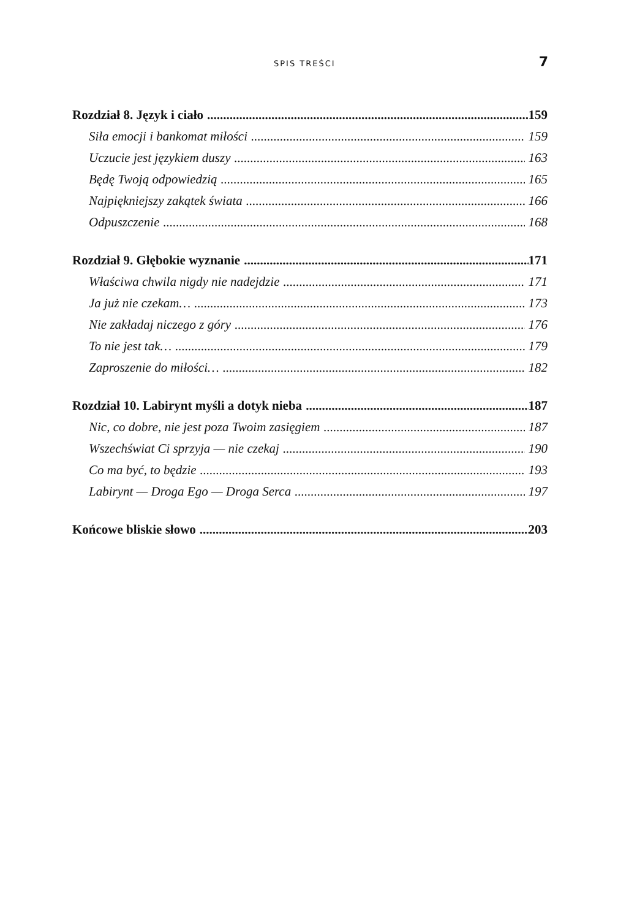SPIS TREŚCI 7
Rozdział 8. Język i ciało 159
Siła emocji i bankomat miłości 159
Uczucie jest językiem duszy 163
Będę Twoją odpowiedzią 165
Najpiękniejszy zakątek świata 166
Odpuszczenie 168
Rozdział 9. Głębokie wyznanie 171
Właściwa chwila nigdy nie nadejdzie 171
Ja już nie czekam… 173
Nie zakładaj niczego z góry 176
To nie jest tak… 179
Zaproszenie do miłości… 182
Rozdział 10. Labirynt myśli a dotyk nieba 187
Nic, co dobre, nie jest poza Twoim zasięgiem 187
Wszechświat Ci sprzyja — nie czekaj 190
Co ma być, to będzie 193
Labirynt — Droga Ego — Droga Serca 197
Końcowe bliskie słowo 203